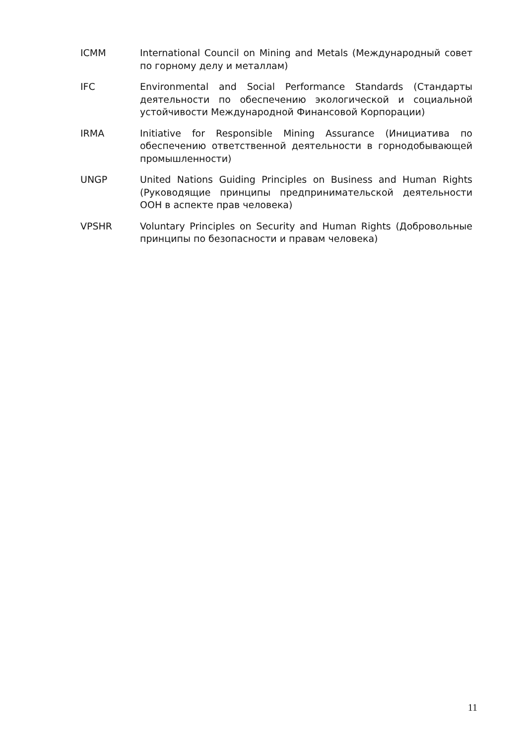ICMM International Council on Mining and Metals (Международный совет по горному делу и металлам)
IFC Environmental and Social Performance Standards (Стандарты деятельности по обеспечению экологической и социальной устойчивости Международной Финансовой Корпорации)
IRMA Initiative for Responsible Mining Assurance (Инициатива по обеспечению ответственной деятельности в горнодобывающей промышленности)
UNGP United Nations Guiding Principles on Business and Human Rights (Руководящие принципы предпринимательской деятельности ООН в аспекте прав человека)
VPSHR Voluntary Principles on Security and Human Rights (Добровольные принципы по безопасности и правам человека)
11